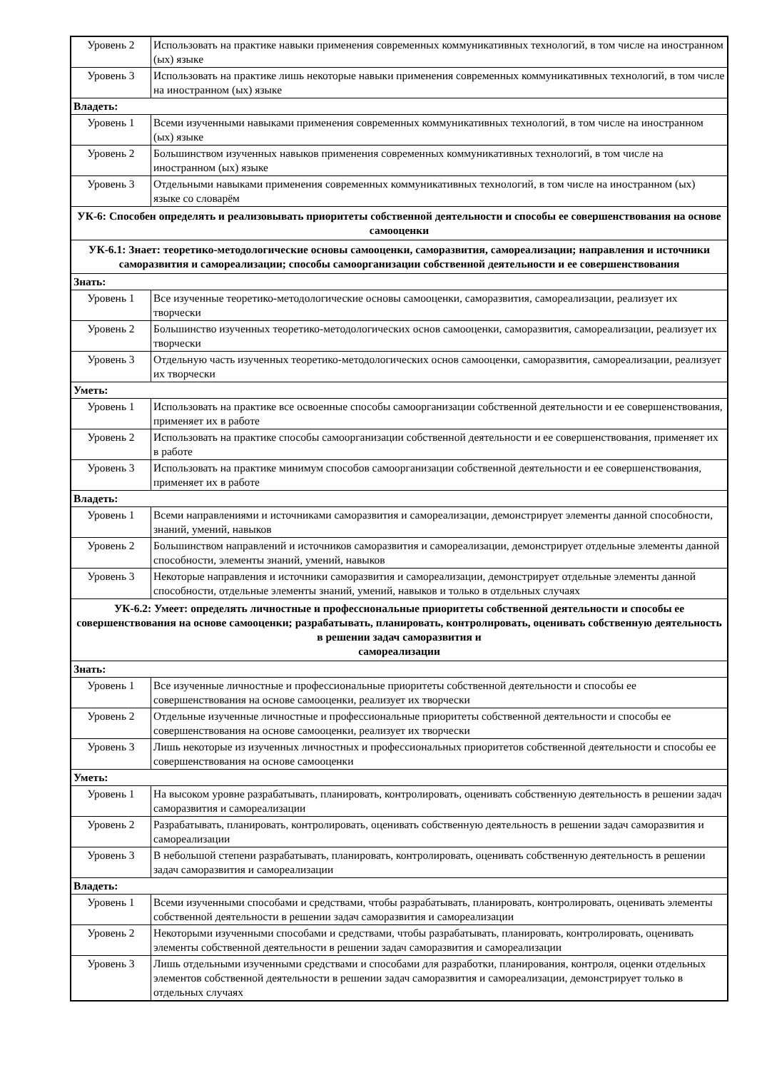| Уровень 2 | Использовать на практике навыки применения современных коммуникативных технологий, в том числе на иностранном (ых) языке |
| Уровень 3 | Использовать на практике лишь некоторые навыки применения современных коммуникативных технологий, в том числе на иностранном (ых) языке |
| Владеть: | |
| Уровень 1 | Всеми изученными навыками применения современных коммуникативных технологий, в том числе на иностранном (ых) языке |
| Уровень 2 | Большинством изученных навыков применения современных коммуникативных технологий, в том числе на иностранном (ых) языке |
| Уровень 3 | Отдельными навыками применения современных коммуникативных технологий, в том числе на иностранном (ых) языке со словарём |
| УК-6: Способен определять и реализовывать приоритеты собственной деятельности и способы ее совершенствования на основе самооценки | |
| УК-6.1: Знает: теоретико-методологические основы самооценки, саморазвития, самореализации; направления и источники саморазвития и самореализации; способы самоорганизации собственной деятельности и ее совершенствования | |
| Знать: | |
| Уровень 1 | Все изученные теоретико-методологические основы самооценки, саморазвития, самореализации, реализует их творчески |
| Уровень 2 | Большинство изученных теоретико-методологических основ самооценки, саморазвития, самореализации, реализует их творчески |
| Уровень 3 | Отдельную часть изученных теоретико-методологических основ самооценки, саморазвития, самореализации, реализует их творчески |
| Уметь: | |
| Уровень 1 | Использовать на практике все освоенные способы самоорганизации собственной деятельности и ее совершенствования, применяет их в работе |
| Уровень 2 | Использовать на практике способы самоорганизации собственной деятельности и ее совершенствования, применяет их в работе |
| Уровень 3 | Использовать на практике минимум способов самоорганизации собственной деятельности и ее совершенствования, применяет их в работе |
| Владеть: | |
| Уровень 1 | Всеми направлениями и источниками саморазвития и самореализации, демонстрирует элементы данной способности, знаний, умений, навыков |
| Уровень 2 | Большинством направлений и источников саморазвития и самореализации, демонстрирует отдельные элементы данной способности, элементы знаний, умений, навыков |
| Уровень 3 | Некоторые направления и источники саморазвития и самореализации, демонстрирует отдельные элементы данной способности, отдельные элементы знаний, умений, навыков и только в отдельных случаях |
| УК-6.2: Умеет: определять личностные и профессиональные приоритеты собственной деятельности и способы ее совершенствования на основе самооценки; разрабатывать, планировать, контролировать, оценивать собственную деятельность в решении задач саморазвития и самореализации | |
| Знать: | |
| Уровень 1 | Все изученные личностные и профессиональные приоритеты собственной деятельности и способы ее совершенствования на основе самооценки, реализует их творчески |
| Уровень 2 | Отдельные изученные личностные и профессиональные приоритеты собственной деятельности и способы ее совершенствования на основе самооценки, реализует их творчески |
| Уровень 3 | Лишь некоторые из изученных личностных и профессиональных приоритетов собственной деятельности и способы ее совершенствования на основе самооценки |
| Уметь: | |
| Уровень 1 | На высоком уровне разрабатывать, планировать, контролировать, оценивать собственную деятельность в решении задач саморазвития и самореализации |
| Уровень 2 | Разрабатывать, планировать, контролировать, оценивать собственную деятельность в решении задач саморазвития и самореализации |
| Уровень 3 | В небольшой степени разрабатывать, планировать, контролировать, оценивать собственную деятельность в решении задач саморазвития и самореализации |
| Владеть: | |
| Уровень 1 | Всеми изученными способами и средствами, чтобы разрабатывать, планировать, контролировать, оценивать элементы собственной деятельности в решении задач саморазвития и самореализации |
| Уровень 2 | Некоторыми изученными способами и средствами, чтобы разрабатывать, планировать, контролировать, оценивать элементы собственной деятельности в решении задач саморазвития и самореализации |
| Уровень 3 | Лишь отдельными изученными средствами и способами для разработки, планирования, контроля, оценки отдельных элементов собственной деятельности в решении задач саморазвития и самореализации, демонстрирует только в отдельных случаях |